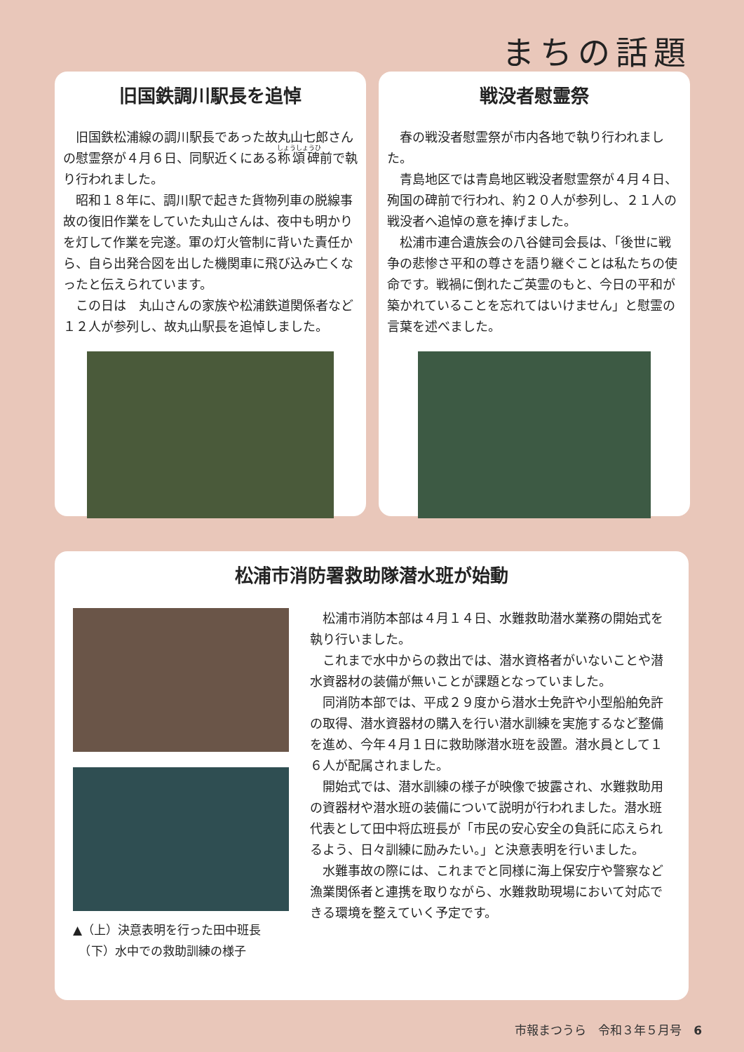まちの話題
旧国鉄調川駅長を追悼
旧国鉄松浦線の調川駅長であった故丸山七郎さんの慰霊祭が４月６日、同駅近くにある称頌碑前で執り行われました。
昭和１８年に、調川駅で起きた貨物列車の脱線事故の復旧作業をしていた丸山さんは、夜中も明かりを灯して作業を完遂。軍の灯火管制に背いた責任から、自ら出発合図を出した機関車に飛び込み亡くなったと伝えられています。
この日は　丸山さんの家族や松浦鉄道関係者など１２人が参列し、故丸山駅長を追悼しました。
戦没者慰霊祭
春の戦没者慰霊祭が市内各地で執り行われました。
青島地区では青島地区戦没者慰霊祭が４月４日、殉国の碑前で行われ、約２０人が参列し、２１人の戦没者へ追悼の意を捧げました。
松浦市連合遺族会の八谷健司会長は、「後世に戦争の悲惨さ平和の尊さを語り継ぐことは私たちの使命です。戦禍に倒れたご英霊のもと、今日の平和が築かれていることを忘れてはいけません」と慰霊の言葉を述べました。
松浦市消防署救助隊潜水班が始動
▲（上）決意表明を行った田中班長
　（下）水中での救助訓練の様子
松浦市消防本部は４月１４日、水難救助潜水業務の開始式を執り行いました。
これまで水中からの救出では、潜水資格者がいないことや潜水資器材の装備が無いことが課題となっていました。
同消防本部では、平成２９度から潜水士免許や小型船舶免許の取得、潜水資器材の購入を行い潜水訓練を実施するなど整備を進め、今年４月１日に救助隊潜水班を設置。潜水員として１６人が配属されました。
開始式では、潜水訓練の様子が映像で披露され、水難救助用の資器材や潜水班の装備について説明が行われました。潜水班代表として田中将広班長が「市民の安心安全の負託に応えられるよう、日々訓練に励みたい。」と決意表明を行いました。
水難事故の際には、これまでと同様に海上保安庁や警察など漁業関係者と連携を取りながら、水難救助現場において対応できる環境を整えていく予定です。
市報まつうら　令和３年５月号　6